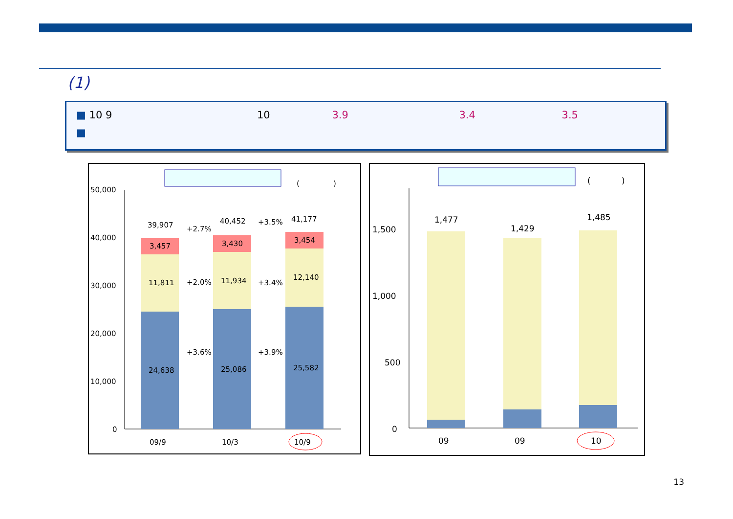(1)
■ 10 9 10 3.9 3.4 3.5
■
(
)
50,000
40,000
30,000
20,000
10,000
0
39,907
40,452
41,177
3,457
3,430
3,454
11,811
11,934
12,140
24,638
25,086
25,582
+2.7%
+2.0%
+3.6%
+3.5%
+3.4%
+3.9%
09/9
10/3
10/9
(
)
1,500
1,000
500
0
1,477
1,429
1,485
09
09
10
13